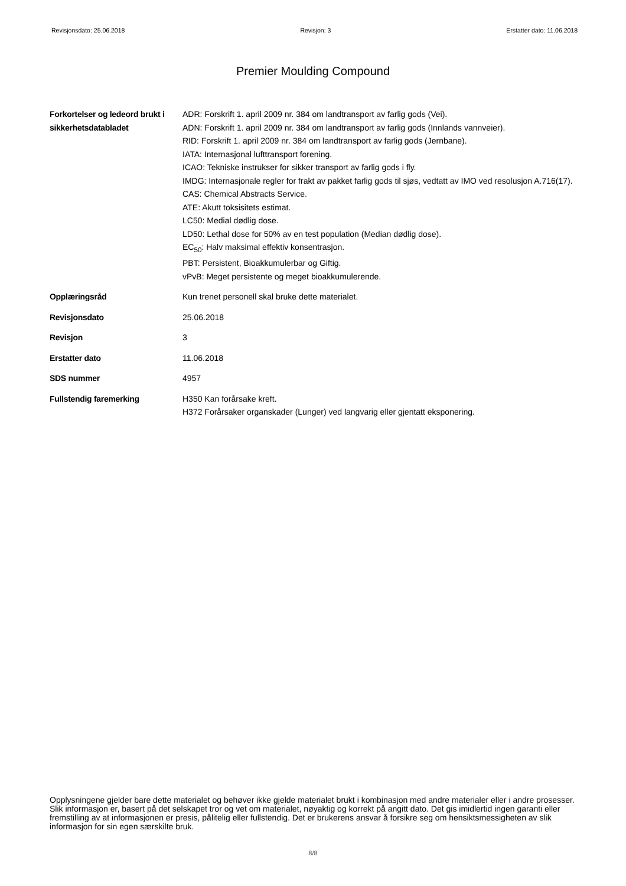Revisjonsdato: 25.06.2018 Revisjon: 3 Erstatter dato: 11.06.2018
Premier Moulding Compound
Forkortelser og ledeord brukt i sikkerhetsdatabladet
ADR: Forskrift 1. april 2009 nr. 384 om landtransport av farlig gods (Vei).
ADN: Forskrift 1. april 2009 nr. 384 om landtransport av farlig gods (Innlands vannveier).
RID: Forskrift 1. april 2009 nr. 384 om landtransport av farlig gods (Jernbane).
IATA: Internasjonal lufttransport forening.
ICAO: Tekniske instrukser for sikker transport av farlig gods i fly.
IMDG: Internasjonale regler for frakt av pakket farlig gods til sjøs, vedtatt av IMO ved resolusjon A.716(17).
CAS: Chemical Abstracts Service.
ATE: Akutt toksisitets estimat.
LC50: Medial dødlig dose.
LD50: Lethal dose for 50% av en test population (Median dødlig dose).
EC<sub>50</sub>: Halv maksimal effektiv konsentrasjon.
PBT: Persistent, Bioakkumulerbar og Giftig.
vPvB: Meget persistente og meget bioakkumulerende.
Opplæringsråd Kun trenet personell skal bruke dette materialet.
Revisjonsdato 25.06.2018
Revisjon 3
Erstatter dato 11.06.2018
SDS nummer 4957
Fullstendig faremerking H350 Kan forårsake kreft.
H372 Forårsaker organskader (Lunger) ved langvarig eller gjentatt eksponering.
Opplysningene gjelder bare dette materialet og behøver ikke gjelde materialet brukt i kombinasjon med andre materialer eller i andre prosesser. Slik informasjon er, basert på det selskapet tror og vet om materialet, nøyaktig og korrekt på angitt dato. Det gis imidlertid ingen garanti eller fremstilling av at informasjonen er presis, pålitelig eller fullstendig. Det er brukerens ansvar å forsikre seg om hensiktsmessigheten av slik informasjon for sin egen særskilte bruk.
8/8